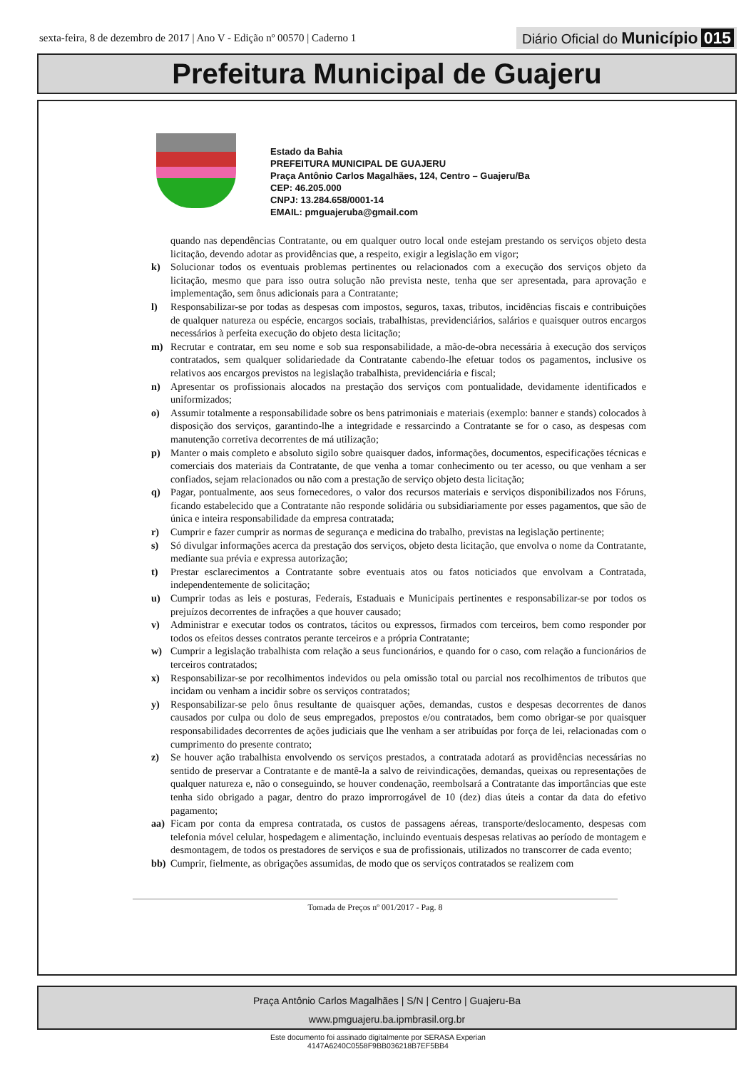sexta-feira, 8 de dezembro de 2017 | Ano V - Edição nº 00570 | Caderno 1 Diário Oficial do Município 015
Prefeitura Municipal de Guajeru
Estado da Bahia
PREFEITURA MUNICIPAL DE GUAJERU
Praça Antônio Carlos Magalhães, 124, Centro – Guajeru/Ba
CEP: 46.205.000
CNPJ: 13.284.658/0001-14
EMAIL: pmguajeruba@gmail.com
quando nas dependências Contratante, ou em qualquer outro local onde estejam prestando os serviços objeto desta licitação, devendo adotar as providências que, a respeito, exigir a legislação em vigor;
k) Solucionar todos os eventuais problemas pertinentes ou relacionados com a execução dos serviços objeto da licitação, mesmo que para isso outra solução não prevista neste, tenha que ser apresentada, para aprovação e implementação, sem ônus adicionais para a Contratante;
l) Responsabilizar-se por todas as despesas com impostos, seguros, taxas, tributos, incidências fiscais e contribuições de qualquer natureza ou espécie, encargos sociais, trabalhistas, previdenciários, salários e quaisquer outros encargos necessários à perfeita execução do objeto desta licitação;
m) Recrutar e contratar, em seu nome e sob sua responsabilidade, a mão-de-obra necessária à execução dos serviços contratados, sem qualquer solidariedade da Contratante cabendo-lhe efetuar todos os pagamentos, inclusive os relativos aos encargos previstos na legislação trabalhista, previdenciária e fiscal;
n) Apresentar os profissionais alocados na prestação dos serviços com pontualidade, devidamente identificados e uniformizados;
o) Assumir totalmente a responsabilidade sobre os bens patrimoniais e materiais (exemplo: banner e stands) colocados à disposição dos serviços, garantindo-lhe a integridade e ressarcindo a Contratante se for o caso, as despesas com manutenção corretiva decorrentes de má utilização;
p) Manter o mais completo e absoluto sigilo sobre quaisquer dados, informações, documentos, especificações técnicas e comerciais dos materiais da Contratante, de que venha a tomar conhecimento ou ter acesso, ou que venham a ser confiados, sejam relacionados ou não com a prestação de serviço objeto desta licitação;
q) Pagar, pontualmente, aos seus fornecedores, o valor dos recursos materiais e serviços disponibilizados nos Fóruns, ficando estabelecido que a Contratante não responde solidária ou subsidiariamente por esses pagamentos, que são de única e inteira responsabilidade da empresa contratada;
r) Cumprir e fazer cumprir as normas de segurança e medicina do trabalho, previstas na legislação pertinente;
s) Só divulgar informações acerca da prestação dos serviços, objeto desta licitação, que envolva o nome da Contratante, mediante sua prévia e expressa autorização;
t) Prestar esclarecimentos a Contratante sobre eventuais atos ou fatos noticiados que envolvam a Contratada, independentemente de solicitação;
u) Cumprir todas as leis e posturas, Federais, Estaduais e Municipais pertinentes e responsabilizar-se por todos os prejuízos decorrentes de infrações a que houver causado;
v) Administrar e executar todos os contratos, tácitos ou expressos, firmados com terceiros, bem como responder por todos os efeitos desses contratos perante terceiros e a própria Contratante;
w) Cumprir a legislação trabalhista com relação a seus funcionários, e quando for o caso, com relação a funcionários de terceiros contratados;
x) Responsabilizar-se por recolhimentos indevidos ou pela omissão total ou parcial nos recolhimentos de tributos que incidam ou venham a incidir sobre os serviços contratados;
y) Responsabilizar-se pelo ônus resultante de quaisquer ações, demandas, custos e despesas decorrentes de danos causados por culpa ou dolo de seus empregados, prepostos e/ou contratados, bem como obrigar-se por quaisquer responsabilidades decorrentes de ações judiciais que lhe venham a ser atribuídas por força de lei, relacionadas com o cumprimento do presente contrato;
z) Se houver ação trabalhista envolvendo os serviços prestados, a contratada adotará as providências necessárias no sentido de preservar a Contratante e de mantê-la a salvo de reivindicações, demandas, queixas ou representações de qualquer natureza e, não o conseguindo, se houver condenação, reembolsará a Contratante das importâncias que este tenha sido obrigado a pagar, dentro do prazo improrrogável de 10 (dez) dias úteis a contar da data do efetivo pagamento;
aa) Ficam por conta da empresa contratada, os custos de passagens aéreas, transporte/deslocamento, despesas com telefonia móvel celular, hospedagem e alimentação, incluindo eventuais despesas relativas ao período de montagem e desmontagem, de todos os prestadores de serviços e sua de profissionais, utilizados no transcorrer de cada evento;
bb) Cumprir, fielmente, as obrigações assumidas, de modo que os serviços contratados se realizem com
Tomada de Preços nº 001/2017 - Pag. 8
Praça Antônio Carlos Magalhães | S/N | Centro | Guajeru-Ba
www.pmguajeru.ba.ipmbrasil.org.br
Este documento foi assinado digitalmente por SERASA Experian
4147A6240C0558F9BB036218B7EF5BB4